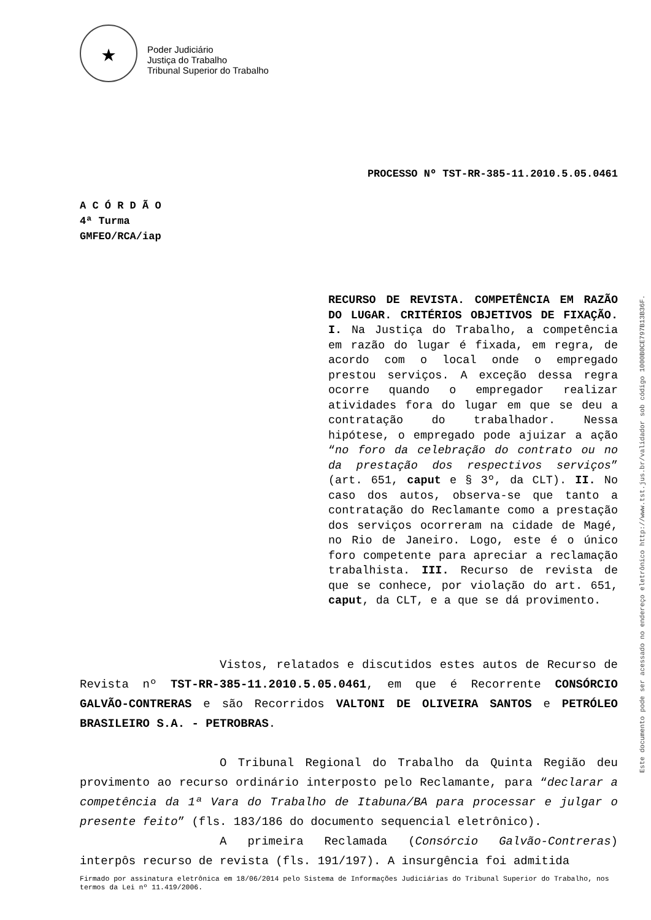★
Poder Judiciário
Justiça do Trabalho
Tribunal Superior do Trabalho
PROCESSO Nº TST-RR-385-11.2010.5.05.0461
A C Ó R D Ã O
4ª Turma
GMFEO/RCA/iap
RECURSO DE REVISTA. COMPETÊNCIA EM RAZÃO DO LUGAR. CRITÉRIOS OBJETIVOS DE FIXAÇÃO. I. Na Justiça do Trabalho, a competência em razão do lugar é fixada, em regra, de acordo com o local onde o empregado prestou serviços. A exceção dessa regra ocorre quando o empregador realizar atividades fora do lugar em que se deu a contratação do trabalhador. Nessa hipótese, o empregado pode ajuizar a ação “no foro da celebração do contrato ou no da prestação dos respectivos serviços” (art. 651, caput e § 3º, da CLT). II. No caso dos autos, observa-se que tanto a contratação do Reclamante como a prestação dos serviços ocorreram na cidade de Magé, no Rio de Janeiro. Logo, este é o único foro competente para apreciar a reclamação trabalhista. III. Recurso de revista de que se conhece, por violação do art. 651, caput, da CLT, e a que se dá provimento.
Vistos, relatados e discutidos estes autos de Recurso de Revista nº TST-RR-385-11.2010.5.05.0461, em que é Recorrente CONSÓRCIO GALVÃO-CONTRERAS e são Recorridos VALTONI DE OLIVEIRA SANTOS e PETRÓLEO BRASILEIRO S.A. - PETROBRAS.
O Tribunal Regional do Trabalho da Quinta Região deu provimento ao recurso ordinário interposto pelo Reclamante, para “declarar a competência da 1ª Vara do Trabalho de Itabuna/BA para processar e julgar o presente feito” (fls. 183/186 do documento sequencial eletrônico).
A primeira Reclamada (Consórcio Galvão-Contreras) interpôs recurso de revista (fls. 191/197). A insurgência foi admitida
Firmado por assinatura eletrônica em 18/06/2014 pelo Sistema de Informações Judiciárias do Tribunal Superior do Trabalho, nos termos da Lei nº 11.419/2006.
Este documento pode ser acessado no endereço eletrônico http://www.tst.jus.br/validador sob código 1000B0CE797B13B36F.